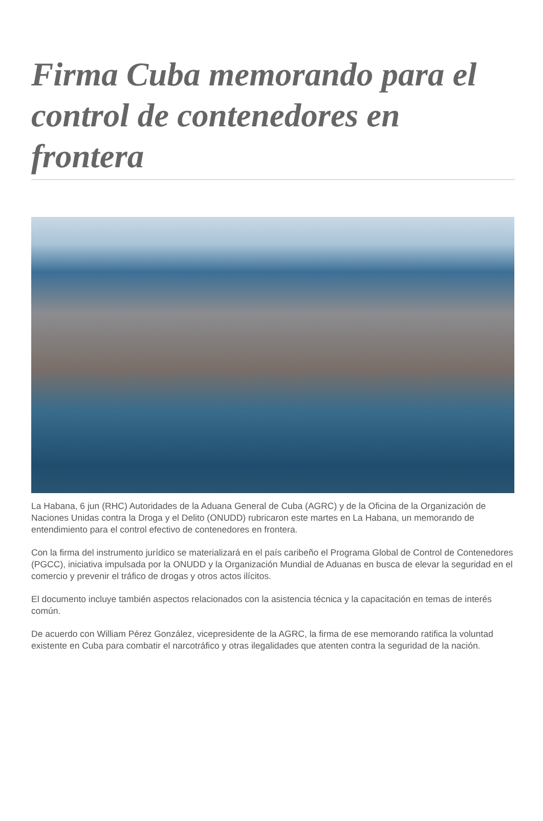Firma Cuba memorando para el control de contenedores en frontera
La Habana, 6 jun (RHC) Autoridades de la Aduana General de Cuba (AGRC) y de la Oficina de la Organización de Naciones Unidas contra la Droga y el Delito (ONUDD) rubricaron este martes en La Habana, un memorando de entendimiento para el control efectivo de contenedores en frontera.
Con la firma del instrumento jurídico se materializará en el país caribeño el Programa Global de Control de Contenedores (PGCC), iniciativa impulsada por la ONUDD y la Organización Mundial de Aduanas en busca de elevar la seguridad en el comercio y prevenir el tráfico de drogas y otros actos ilícitos.
El documento incluye también aspectos relacionados con la asistencia técnica y la capacitación en temas de interés común.
De acuerdo con William Pérez González, vicepresidente de la AGRC, la firma de ese memorando ratifica la voluntad existente en Cuba para combatir el narcotráfico y otras ilegalidades que atenten contra la seguridad de la nación.